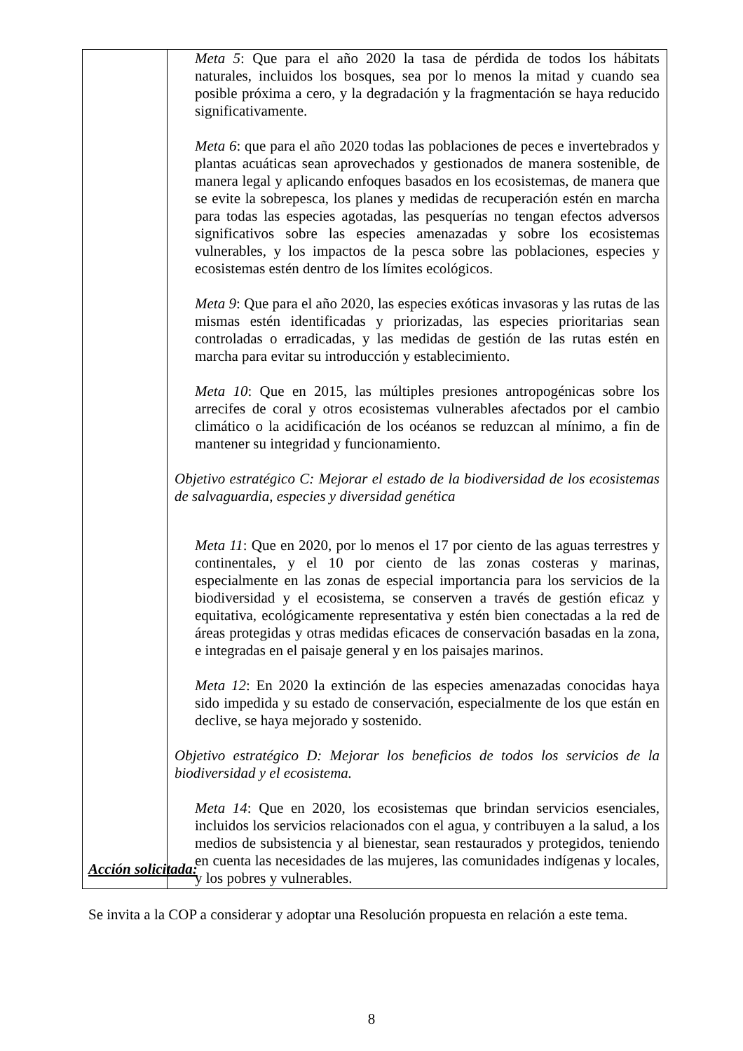| | Meta 5 : Que para el año 2020 la tasa de pérdida de todos los hábitats naturales, incluidos los bosques, sea por lo menos la mitad y cuando sea posible próxima a cero, y la degradación y la fragmentación se haya reducido significativamente. Meta 6 : que para el año 2020 todas las poblaciones de peces e invertebrados y plantas acuáticas sean aprovechados y gestionados de manera sostenible, de manera legal y aplicando enfoques basados en los ecosistemas, de manera que se evite la sobrepesca, los planes y medidas de recuperación estén en marcha para todas las especies agotadas, las pesquerías no tengan efectos adversos significativos sobre las especies amenazadas y sobre los ecosistemas vulnerables, y los impactos de la pesca sobre las poblaciones, especies y ecosistemas estén dentro de los límites ecológicos. Meta 9 : Que para el año 2020, las especies exóticas invasoras y las rutas de las mismas estén identificadas y priorizadas, las especies prioritarias sean controladas o erradicadas, y las medidas de gestión de las rutas estén en marcha para evitar su introducción y establecimiento. Meta 10 : Que en 2015, las múltiples presiones antropogénicas sobre los arrecifes de coral y otros ecosistemas vulnerables afectados por el cambio climático o la acidificación de los océanos se reduzcan al mínimo, a fin de mantener su integridad y funcionamiento. Objetivo estratégico C: Mejorar el estado de la biodiversidad de los ecosistemas de salvaguardia, especies y diversidad genética Meta 11 : Que en 2020, por lo menos el 17 por ciento de las aguas terrestres y continentales, y el 10 por ciento de las zonas costeras y marinas, especialmente en las zonas de especial importancia para los servicios de la biodiversidad y el ecosistema, se conserven a través de gestión eficaz y equitativa, ecológicamente representativa y estén bien conectadas a la red de áreas protegidas y otras medidas eficaces de conservación basadas en la zona, e integradas en el paisaje general y en los paisajes marinos. Meta 12 : En 2020 la extinción de las especies amenazadas conocidas haya sido impedida y su estado de conservación, especialmente de los que están en declive, se haya mejorado y sostenido. Objetivo estratégico D: Mejorar los beneficios de todos los servicios de la biodiversidad y el ecosistema. Meta 14 : Que en 2020, los ecosistemas que brindan servicios esenciales, incluidos los servicios relacionados con el agua, y contribuyen a la salud, a los medios de subsistencia y al bienestar, sean restaurados y protegidos, teniendo en cuenta las necesidades de las mujeres, las comunidades indígenas y locales, y los pobres y vulnerables. |
Acción solicitada:
Se invita a la COP a considerar y adoptar una Resolución propuesta en relación a este tema.
8